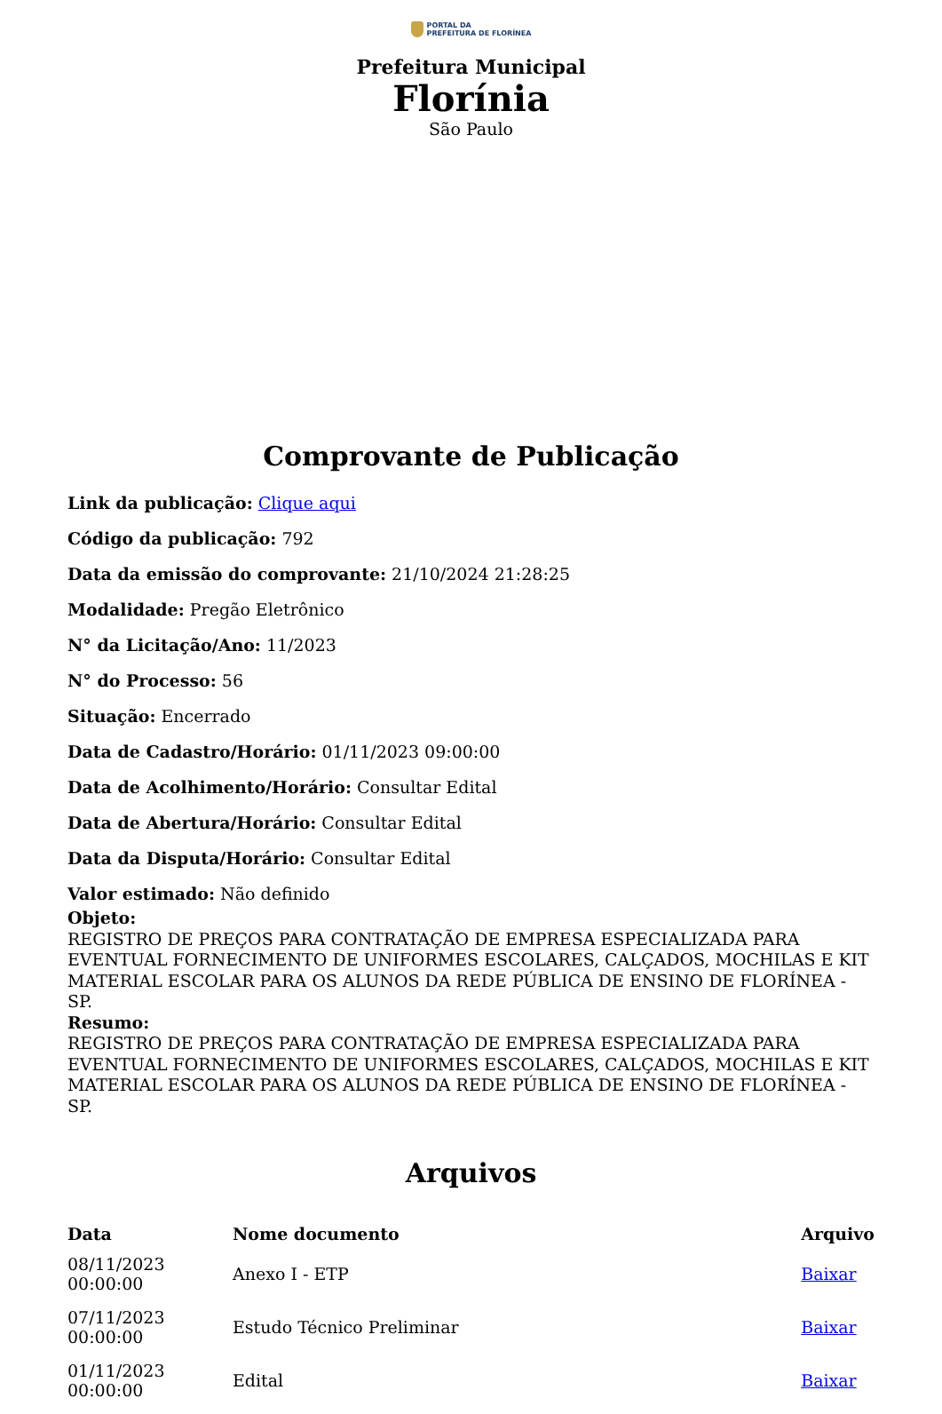PORTAL DA
PREFEITURA DE FLORÍNEA
Prefeitura Municipal
Florínia
São Paulo
Comprovante de Publicação
Link da publicação: Clique aqui
Código da publicação: 792
Data da emissão do comprovante: 21/10/2024 21:28:25
Modalidade: Pregão Eletrônico
N° da Licitação/Ano: 11/2023
N° do Processo: 56
Situação: Encerrado
Data de Cadastro/Horário: 01/11/2023 09:00:00
Data de Acolhimento/Horário: Consultar Edital
Data de Abertura/Horário: Consultar Edital
Data da Disputa/Horário: Consultar Edital
Valor estimado: Não definido
Objeto:
REGISTRO DE PREÇOS PARA CONTRATAÇÃO DE EMPRESA ESPECIALIZADA PARA EVENTUAL FORNECIMENTO DE UNIFORMES ESCOLARES, CALÇADOS, MOCHILAS E KIT MATERIAL ESCOLAR PARA OS ALUNOS DA REDE PÚBLICA DE ENSINO DE FLORÍNEA - SP.
Resumo:
REGISTRO DE PREÇOS PARA CONTRATAÇÃO DE EMPRESA ESPECIALIZADA PARA EVENTUAL FORNECIMENTO DE UNIFORMES ESCOLARES, CALÇADOS, MOCHILAS E KIT MATERIAL ESCOLAR PARA OS ALUNOS DA REDE PÚBLICA DE ENSINO DE FLORÍNEA - SP.
Arquivos
| Data | Nome documento | Arquivo |
| --- | --- | --- |
| 08/11/2023 00:00:00 | Anexo I - ETP | Baixar |
| 07/11/2023 00:00:00 | Estudo Técnico Preliminar | Baixar |
| 01/11/2023 00:00:00 | Edital | Baixar |